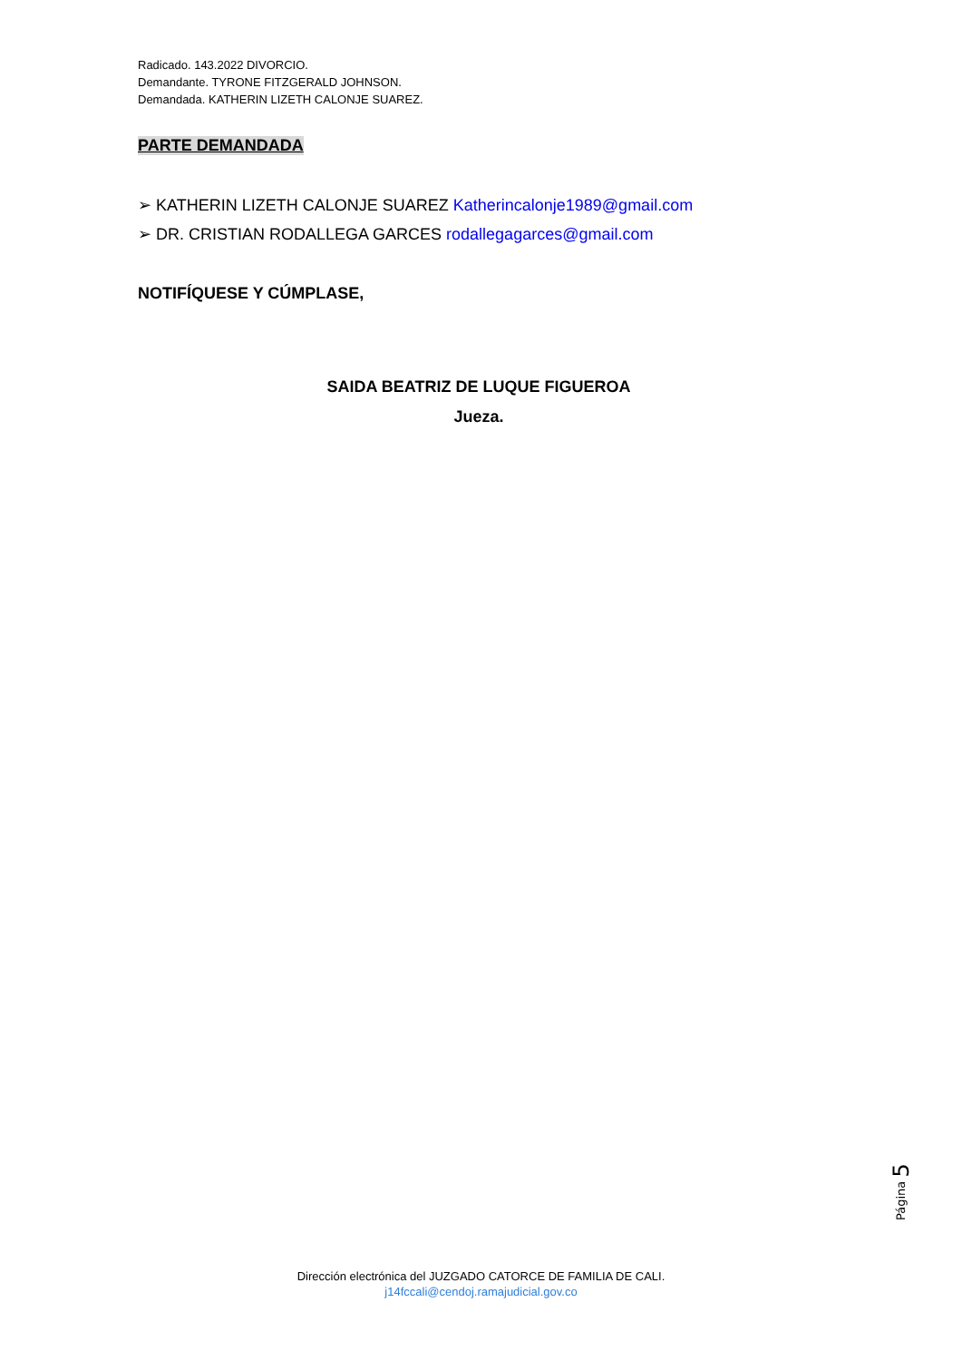Radicado. 143.2022 DIVORCIO.
Demandante. TYRONE FITZGERALD JOHNSON.
Demandada. KATHERIN LIZETH CALONJE SUAREZ.
PARTE DEMANDADA
➢ KATHERIN LIZETH CALONJE SUAREZ Katherincalonje1989@gmail.com
➢ DR. CRISTIAN RODALLEGA GARCES rodallegagarces@gmail.com
NOTIFÍQUESE Y CÚMPLASE,
SAIDA BEATRIZ DE LUQUE FIGUEROA
Jueza.
Página 5
Dirección electrónica del JUZGADO CATORCE DE FAMILIA DE CALI.
j14fccali@cendoj.ramajudicial.gov.co